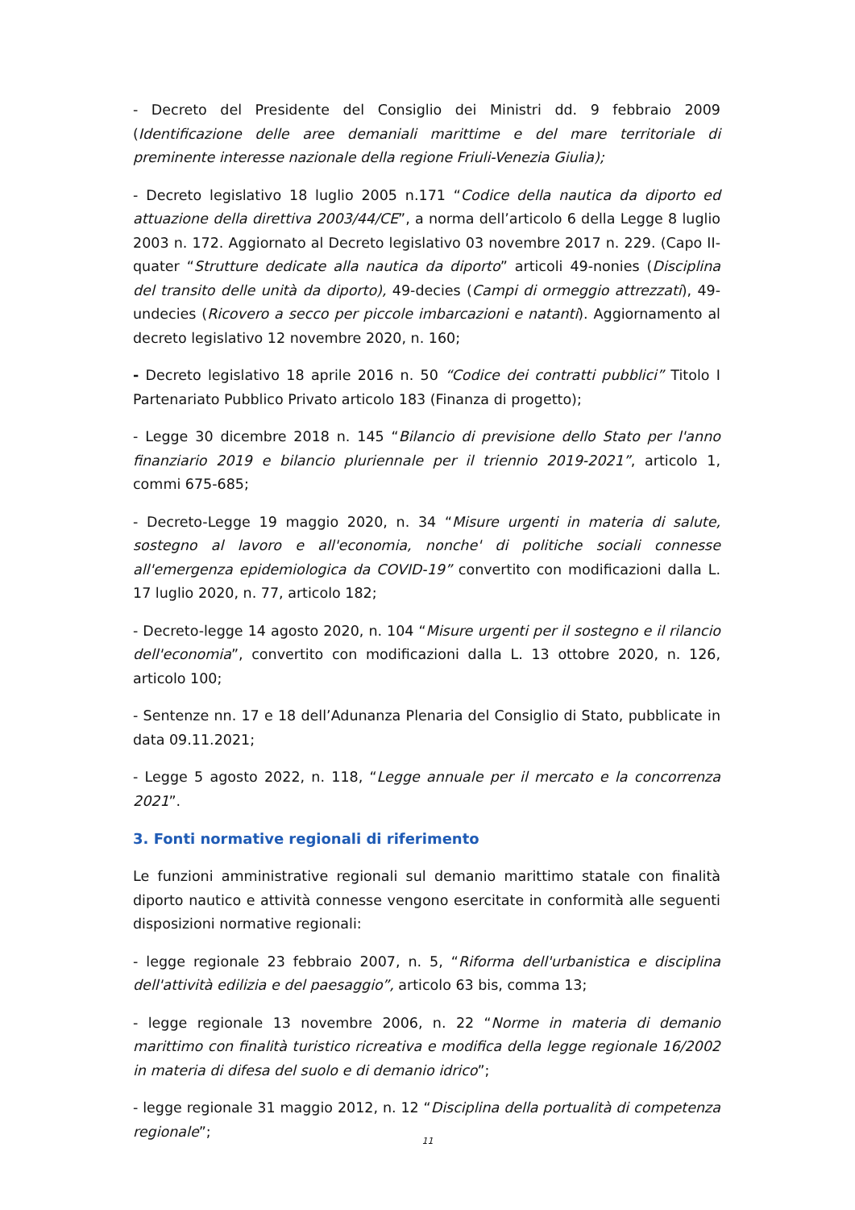- Decreto del Presidente del Consiglio dei Ministri dd. 9 febbraio 2009 (Identificazione delle aree demaniali marittime e del mare territoriale di preminente interesse nazionale della regione Friuli-Venezia Giulia);
- Decreto legislativo 18 luglio 2005 n.171 “Codice della nautica da diporto ed attuazione della direttiva 2003/44/CE”, a norma dell’articolo 6 della Legge 8 luglio 2003 n. 172. Aggiornato al Decreto legislativo 03 novembre 2017 n. 229. (Capo II-quater “Strutture dedicate alla nautica da diporto” articoli 49-nonies (Disciplina del transito delle unità da diporto), 49-decies (Campi di ormeggio attrezzati), 49-undecies (Ricovero a secco per piccole imbarcazioni e natanti). Aggiornamento al decreto legislativo 12 novembre 2020, n. 160;
- Decreto legislativo 18 aprile 2016 n. 50 “Codice dei contratti pubblici” Titolo I Partenariato Pubblico Privato articolo 183 (Finanza di progetto);
- Legge 30 dicembre 2018 n. 145 “Bilancio di previsione dello Stato per l'anno finanziario 2019 e bilancio pluriennale per il triennio 2019-2021”, articolo 1, commi 675-685;
- Decreto-Legge 19 maggio 2020, n. 34 “Misure urgenti in materia di salute, sostegno al lavoro e all'economia, nonche' di politiche sociali connesse all'emergenza epidemiologica da COVID-19” convertito con modificazioni dalla L. 17 luglio 2020, n. 77, articolo 182;
- Decreto-legge 14 agosto 2020, n. 104 “Misure urgenti per il sostegno e il rilancio dell'economia”, convertito con modificazioni dalla L. 13 ottobre 2020, n. 126, articolo 100;
- Sentenze nn. 17 e 18 dell’Adunanza Plenaria del Consiglio di Stato, pubblicate in data 09.11.2021;
- Legge 5 agosto 2022, n. 118, “Legge annuale per il mercato e la concorrenza 2021”.
3. Fonti normative regionali di riferimento
Le funzioni amministrative regionali sul demanio marittimo statale con finalità diporto nautico e attività connesse vengono esercitate in conformità alle seguenti disposizioni normative regionali:
- legge regionale 23 febbraio 2007, n. 5, “Riforma dell'urbanistica e disciplina dell'attività edilizia e del paesaggio”, articolo 63 bis, comma 13;
- legge regionale 13 novembre 2006, n. 22 “Norme in materia di demanio marittimo con finalità turistico ricreativa e modifica della legge regionale 16/2002 in materia di difesa del suolo e di demanio idrico”;
- legge regionale 31 maggio 2012, n. 12 “Disciplina della portualità di competenza regionale”;
11